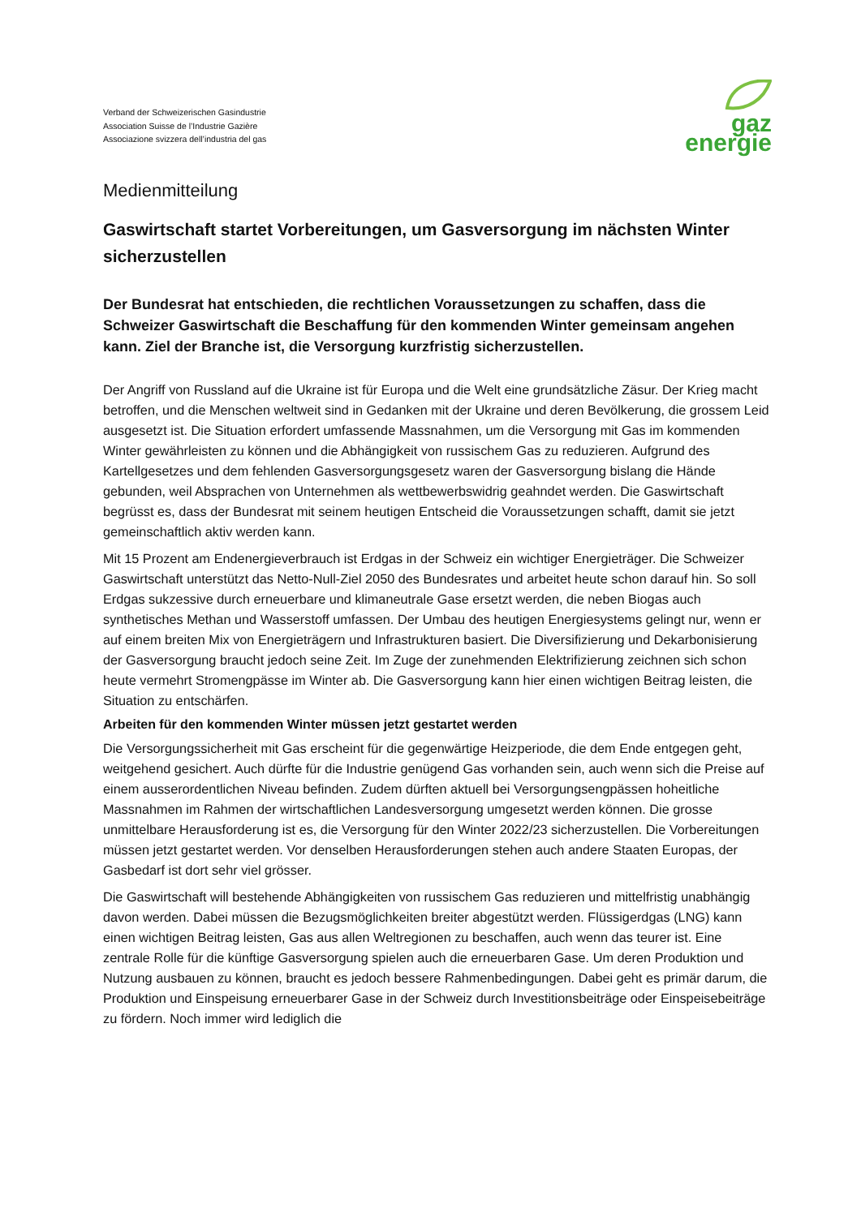Verband der Schweizerischen Gasindustrie
Association Suisse de l’Industrie Gazière
Associazione svizzera dell’industria del gas
gaz
energie
Medienmitteilung
Gaswirtschaft startet Vorbereitungen, um Gasversorgung im nächsten Winter sicherzustellen
Der Bundesrat hat entschieden, die rechtlichen Voraussetzungen zu schaffen, dass die Schweizer Gaswirtschaft die Beschaffung für den kommenden Winter gemeinsam angehen kann. Ziel der Branche ist, die Versorgung kurzfristig sicherzustellen.
Der Angriff von Russland auf die Ukraine ist für Europa und die Welt eine grundsätzliche Zäsur. Der Krieg macht betroffen, und die Menschen weltweit sind in Gedanken mit der Ukraine und deren Bevölkerung, die grossem Leid ausgesetzt ist. Die Situation erfordert umfassende Massnahmen, um die Versorgung mit Gas im kommenden Winter gewährleisten zu können und die Abhängigkeit von russischem Gas zu reduzieren. Aufgrund des Kartellgesetzes und dem fehlenden Gasversorgungsgesetz waren der Gasversorgung bislang die Hände gebunden, weil Absprachen von Unternehmen als wettbewerbswidrig geahndet werden. Die Gaswirtschaft begrüsst es, dass der Bundesrat mit seinem heutigen Entscheid die Voraussetzungen schafft, damit sie jetzt gemeinschaftlich aktiv werden kann.
Mit 15 Prozent am Endenergieverbrauch ist Erdgas in der Schweiz ein wichtiger Energieträger. Die Schweizer Gaswirtschaft unterstützt das Netto-Null-Ziel 2050 des Bundesrates und arbeitet heute schon darauf hin. So soll Erdgas sukzessive durch erneuerbare und klimaneutrale Gase ersetzt werden, die neben Biogas auch synthetisches Methan und Wasserstoff umfassen. Der Umbau des heutigen Energiesystems gelingt nur, wenn er auf einem breiten Mix von Energieträgern und Infrastrukturen basiert. Die Diversifizierung und Dekarbonisierung der Gasversorgung braucht jedoch seine Zeit. Im Zuge der zunehmenden Elektrifizierung zeichnen sich schon heute vermehrt Stromengpässe im Winter ab. Die Gasversorgung kann hier einen wichtigen Beitrag leisten, die Situation zu entschärfen.
Arbeiten für den kommenden Winter müssen jetzt gestartet werden
Die Versorgungssicherheit mit Gas erscheint für die gegenwärtige Heizperiode, die dem Ende entgegen geht, weitgehend gesichert. Auch dürfte für die Industrie genügend Gas vorhanden sein, auch wenn sich die Preise auf einem ausserordentlichen Niveau befinden. Zudem dürften aktuell bei Versorgungsengpässen hoheitliche Massnahmen im Rahmen der wirtschaftlichen Landesversorgung umgesetzt werden können. Die grosse unmittelbare Herausforderung ist es, die Versorgung für den Winter 2022/23 sicherzustellen. Die Vorbereitungen müssen jetzt gestartet werden. Vor denselben Herausforderungen stehen auch andere Staaten Europas, der Gasbedarf ist dort sehr viel grösser.
Die Gaswirtschaft will bestehende Abhängigkeiten von russischem Gas reduzieren und mittelfristig unabhängig davon werden. Dabei müssen die Bezugsmöglichkeiten breiter abgestützt werden. Flüssigerdgas (LNG) kann einen wichtigen Beitrag leisten, Gas aus allen Weltregionen zu beschaffen, auch wenn das teurer ist. Eine zentrale Rolle für die künftige Gasversorgung spielen auch die erneuerbaren Gase. Um deren Produktion und Nutzung ausbauen zu können, braucht es jedoch bessere Rahmenbedingungen. Dabei geht es primär darum, die Produktion und Einspeisung erneuerbarer Gase in der Schweiz durch Investitionsbeiträge oder Einspeisebeiträge zu fördern. Noch immer wird lediglich die